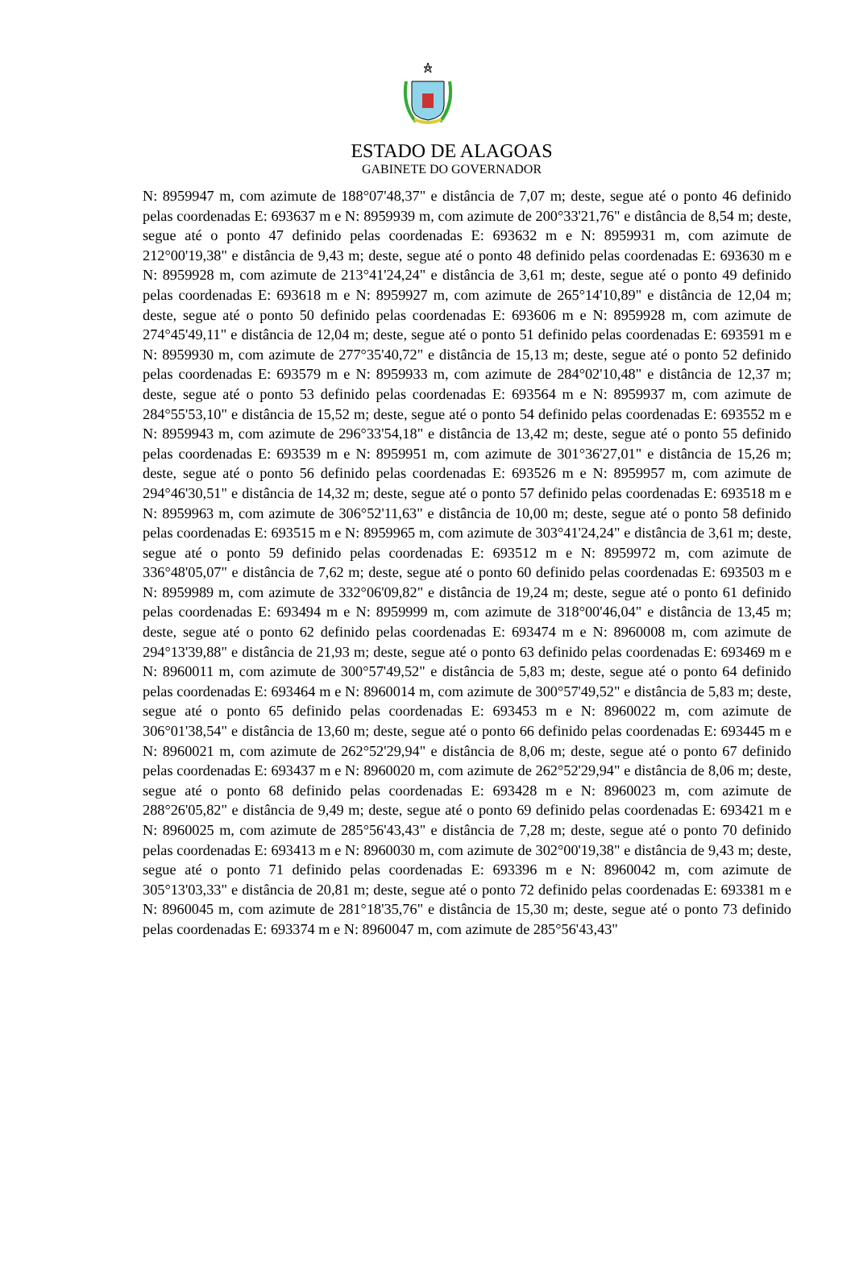ESTADO DE ALAGOAS
GABINETE DO GOVERNADOR
N: 8959947 m, com azimute de 188°07'48,37" e distância de 7,07 m; deste, segue até o ponto 46 definido pelas coordenadas E: 693637 m e N: 8959939 m, com azimute de 200°33'21,76" e distância de 8,54 m; deste, segue até o ponto 47 definido pelas coordenadas E: 693632 m e N: 8959931 m, com azimute de 212°00'19,38" e distância de 9,43 m; deste, segue até o ponto 48 definido pelas coordenadas E: 693630 m e N: 8959928 m, com azimute de 213°41'24,24" e distância de 3,61 m; deste, segue até o ponto 49 definido pelas coordenadas E: 693618 m e N: 8959927 m, com azimute de 265°14'10,89" e distância de 12,04 m; deste, segue até o ponto 50 definido pelas coordenadas E: 693606 m e N: 8959928 m, com azimute de 274°45'49,11" e distância de 12,04 m; deste, segue até o ponto 51 definido pelas coordenadas E: 693591 m e N: 8959930 m, com azimute de 277°35'40,72" e distância de 15,13 m; deste, segue até o ponto 52 definido pelas coordenadas E: 693579 m e N: 8959933 m, com azimute de 284°02'10,48" e distância de 12,37 m; deste, segue até o ponto 53 definido pelas coordenadas E: 693564 m e N: 8959937 m, com azimute de 284°55'53,10" e distância de 15,52 m; deste, segue até o ponto 54 definido pelas coordenadas E: 693552 m e N: 8959943 m, com azimute de 296°33'54,18" e distância de 13,42 m; deste, segue até o ponto 55 definido pelas coordenadas E: 693539 m e N: 8959951 m, com azimute de 301°36'27,01" e distância de 15,26 m; deste, segue até o ponto 56 definido pelas coordenadas E: 693526 m e N: 8959957 m, com azimute de 294°46'30,51" e distância de 14,32 m; deste, segue até o ponto 57 definido pelas coordenadas E: 693518 m e N: 8959963 m, com azimute de 306°52'11,63" e distância de 10,00 m; deste, segue até o ponto 58 definido pelas coordenadas E: 693515 m e N: 8959965 m, com azimute de 303°41'24,24" e distância de 3,61 m; deste, segue até o ponto 59 definido pelas coordenadas E: 693512 m e N: 8959972 m, com azimute de 336°48'05,07" e distância de 7,62 m; deste, segue até o ponto 60 definido pelas coordenadas E: 693503 m e N: 8959989 m, com azimute de 332°06'09,82" e distância de 19,24 m; deste, segue até o ponto 61 definido pelas coordenadas E: 693494 m e N: 8959999 m, com azimute de 318°00'46,04" e distância de 13,45 m; deste, segue até o ponto 62 definido pelas coordenadas E: 693474 m e N: 8960008 m, com azimute de 294°13'39,88" e distância de 21,93 m; deste, segue até o ponto 63 definido pelas coordenadas E: 693469 m e N: 8960011 m, com azimute de 300°57'49,52" e distância de 5,83 m; deste, segue até o ponto 64 definido pelas coordenadas E: 693464 m e N: 8960014 m, com azimute de 300°57'49,52" e distância de 5,83 m; deste, segue até o ponto 65 definido pelas coordenadas E: 693453 m e N: 8960022 m, com azimute de 306°01'38,54" e distância de 13,60 m; deste, segue até o ponto 66 definido pelas coordenadas E: 693445 m e N: 8960021 m, com azimute de 262°52'29,94" e distância de 8,06 m; deste, segue até o ponto 67 definido pelas coordenadas E: 693437 m e N: 8960020 m, com azimute de 262°52'29,94" e distância de 8,06 m; deste, segue até o ponto 68 definido pelas coordenadas E: 693428 m e N: 8960023 m, com azimute de 288°26'05,82" e distância de 9,49 m; deste, segue até o ponto 69 definido pelas coordenadas E: 693421 m e N: 8960025 m, com azimute de 285°56'43,43" e distância de 7,28 m; deste, segue até o ponto 70 definido pelas coordenadas E: 693413 m e N: 8960030 m, com azimute de 302°00'19,38" e distância de 9,43 m; deste, segue até o ponto 71 definido pelas coordenadas E: 693396 m e N: 8960042 m, com azimute de 305°13'03,33" e distância de 20,81 m; deste, segue até o ponto 72 definido pelas coordenadas E: 693381 m e N: 8960045 m, com azimute de 281°18'35,76" e distância de 15,30 m; deste, segue até o ponto 73 definido pelas coordenadas E: 693374 m e N: 8960047 m, com azimute de 285°56'43,43"